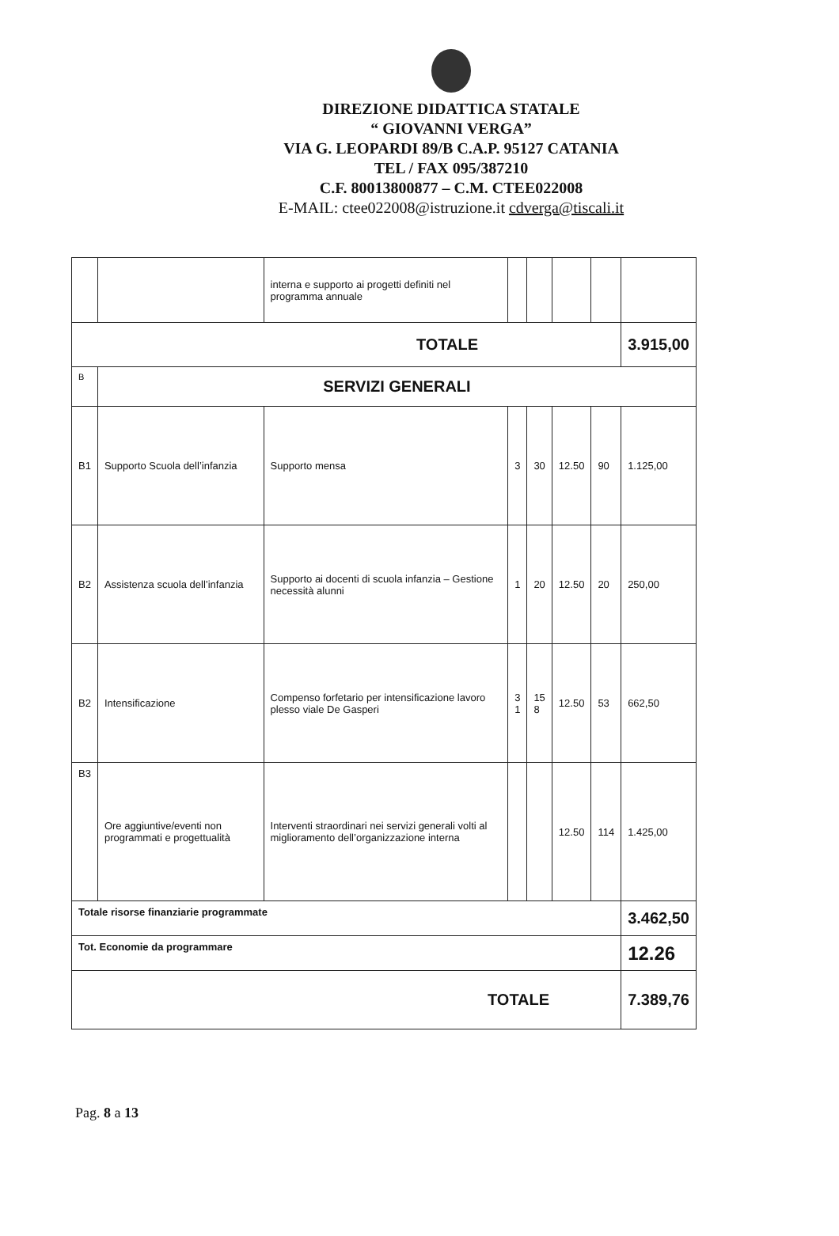DIREZIONE DIDATTICA STATALE
“ GIOVANNI VERGA”
VIA G. LEOPARDI 89/B C.A.P. 95127 CATANIA
TEL / FAX 095/387210
C.F. 80013800877 – C.M. CTEE022008
E-MAIL: ctee022008@istruzione.it cdverga@tiscali.it
| | | interna e supporto ai progetti definiti nel programma annuale | | | | | |
| TOTALE | | | | | | | 3.915,00 |
| B | SERVIZI GENERALI | | | | | | |
| B1 | Supporto Scuola dell’infanzia | Supporto mensa | 3 | 30 | 12.50 | 90 | 1.125,00 |
| B2 | Assistenza scuola dell’infanzia | Supporto ai docenti di scuola infanzia – Gestione necessità alunni | 1 | 20 | 12.50 | 20 | 250,00 |
| B2 | Intensificazione | Compenso forfetario per intensificazione lavoro plesso viale De Gasperi | 3 1 | 15 8 | 12.50 | 53 | 662,50 |
| B3 | Ore aggiuntive/eventi non programmati e progettualità | Interventi straordinari nei servizi generali volti al miglioramento dell’organizzazione interna | | | 12.50 | 114 | 1.425,00 |
| Totale risorse finanziarie programmate | | | | | | | 3.462,50 |
| Tot. Economie da programmare | | | | | | | 12.26 |
| TOTALE | | | | | | | 7.389,76 |
Pag. 8 a 13